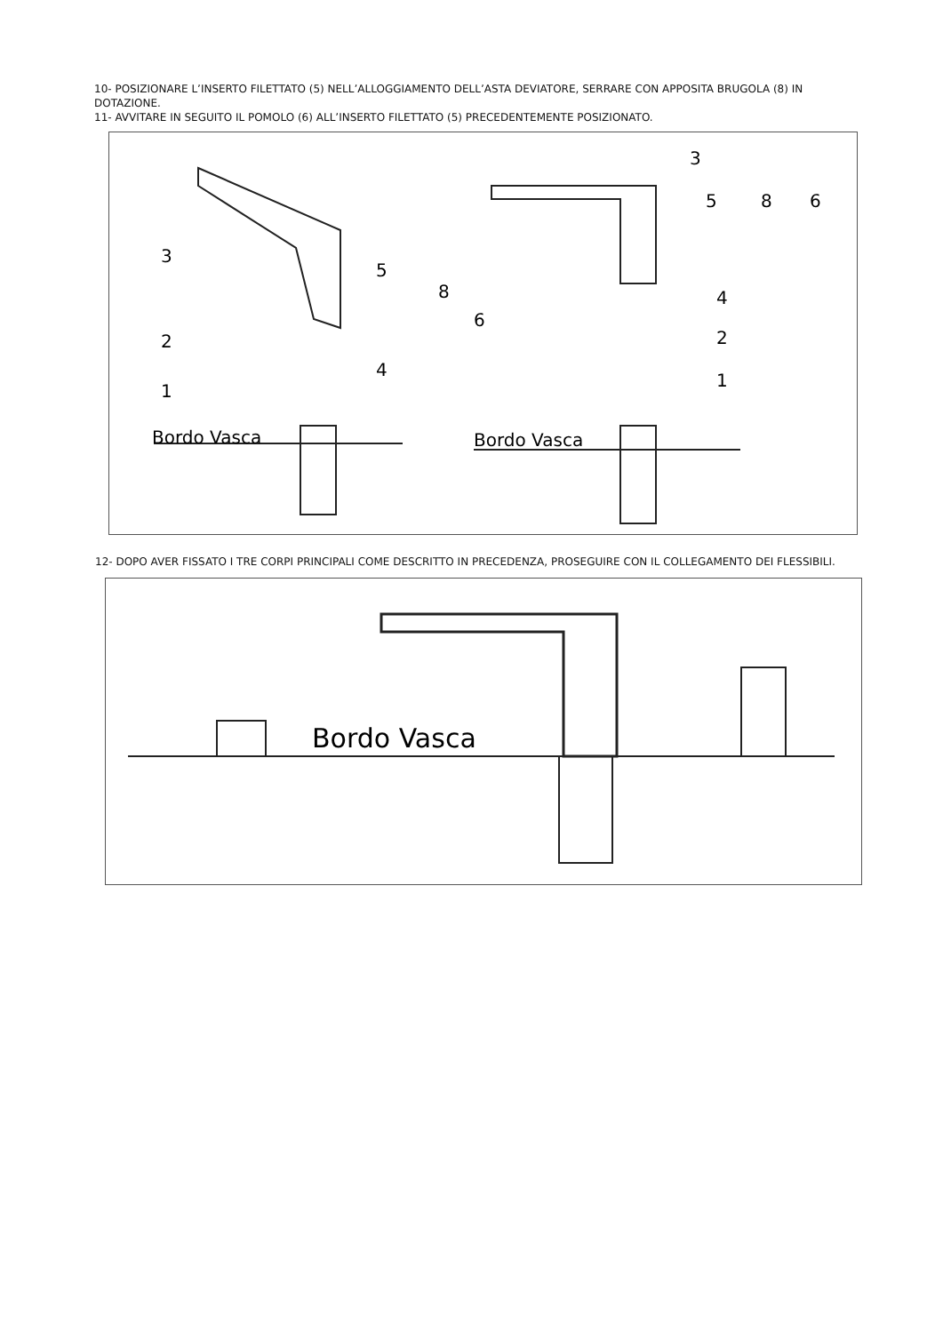10- POSIZIONARE L’INSERTO FILETTATO (5) NELL’ALLOGGIAMENTO DELL’ASTA DEVIATORE, SERRARE CON APPOSITA BRUGOLA (8) IN DOTAZIONE.
11- AVVITARE IN SEGUITO IL POMOLO (6) ALL’INSERTO FILETTATO (5) PRECEDENTEMENTE POSIZIONATO.
Bordo Vasca
Bordo Vasca
3
2
1
5
8
6
4
3
5
8
6
4
2
1
12- DOPO AVER FISSATO I TRE CORPI PRINCIPALI COME DESCRITTO IN PRECEDENZA, PROSEGUIRE CON IL COLLEGAMENTO DEI FLESSIBILI.
Bordo Vasca